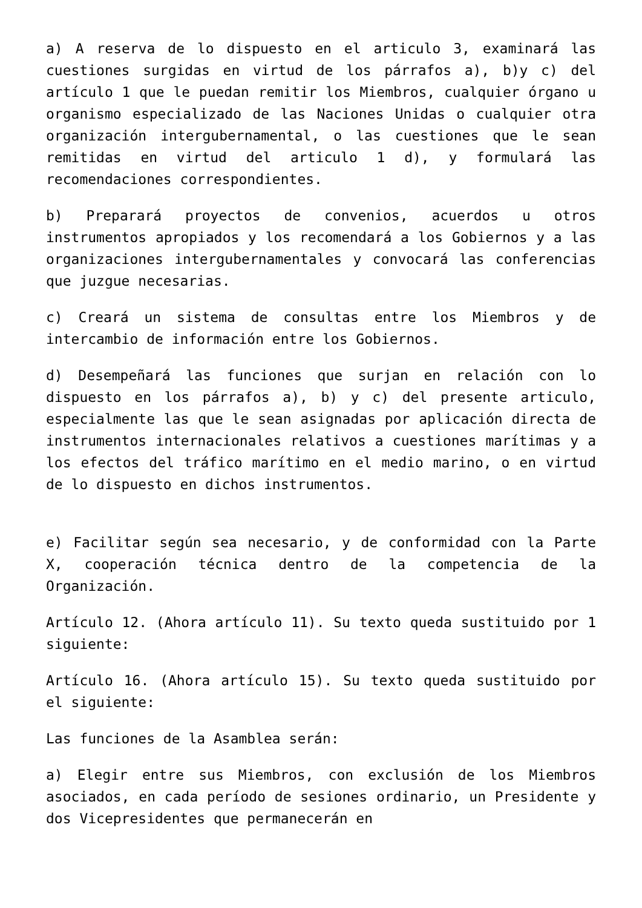a) A reserva de lo dispuesto en el articulo 3, examinará las cuestiones surgidas en virtud de los párrafos a), b)y c) del artículo 1 que le puedan remitir los Miembros, cualquier órgano u organismo especializado de las Naciones Unidas o cualquier otra organización intergubernamental, o las cuestiones que le sean remitidas en virtud del articulo 1 d), y formulará las recomendaciones correspondientes.
b) Preparará proyectos de convenios, acuerdos u otros instrumentos apropiados y los recomendará a los Gobiernos y a las organizaciones intergubernamentales y convocará las conferencias que juzgue necesarias.
c) Creará un sistema de consultas entre los Miembros y de intercambio de información entre los Gobiernos.
d) Desempeñará las funciones que surjan en relación con lo dispuesto en los párrafos a), b) y c) del presente articulo, especialmente las que le sean asignadas por aplicación directa de instrumentos internacionales relativos a cuestiones marítimas y a los efectos del tráfico marítimo en el medio marino, o en virtud de lo dispuesto en dichos instrumentos.
e) Facilitar según sea necesario, y de conformidad con la Parte X, cooperación técnica dentro de la competencia de la Organización.
Artículo 12. (Ahora artículo 11). Su texto queda sustituido por 1 siguiente:
Artículo 16. (Ahora artículo 15). Su texto queda sustituido por el siguiente:
Las funciones de la Asamblea serán:
a) Elegir entre sus Miembros, con exclusión de los Miembros asociados, en cada período de sesiones ordinario, un Presidente y dos Vicepresidentes que permanecerán en